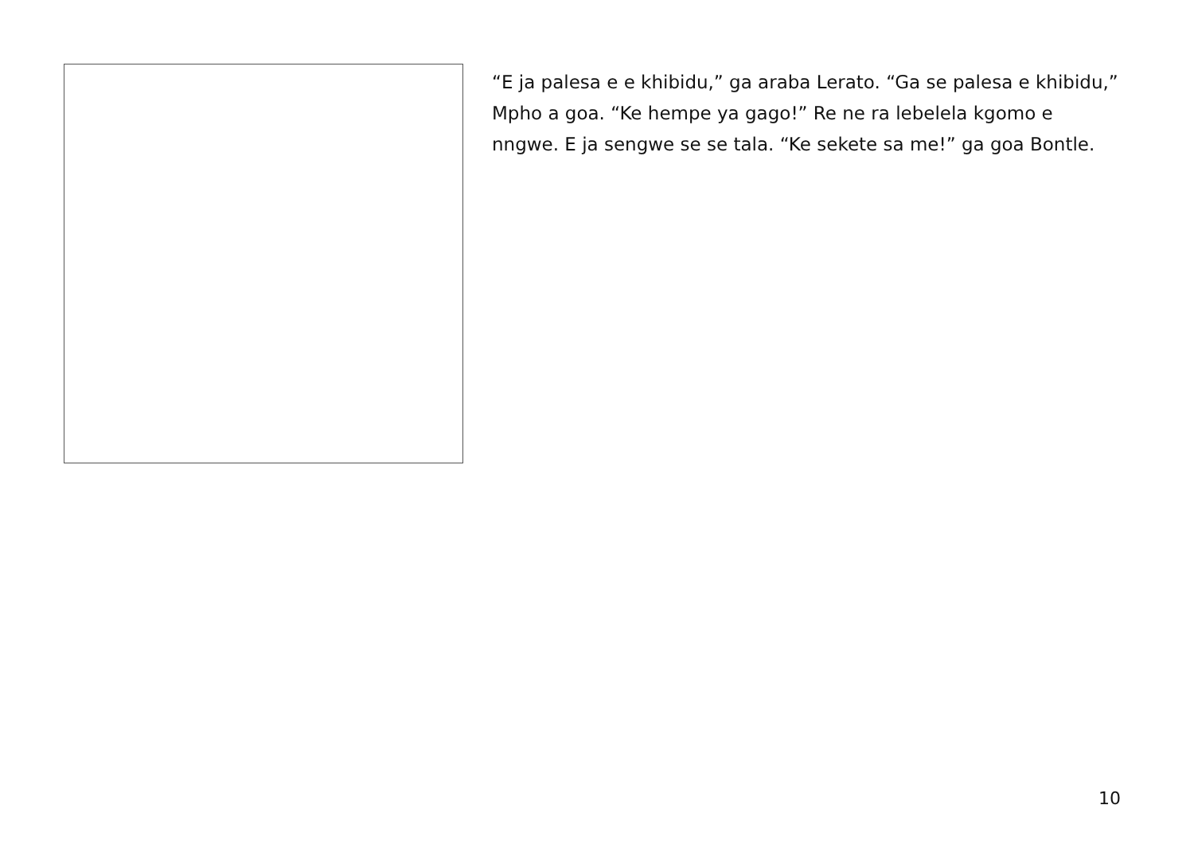“E ja palesa e e khibidu,” ga araba Lerato. “Ga se palesa e khibidu,” Mpho a goa. “Ke hempe ya gago!” Re ne ra lebelela kgomo e nngwe. E ja sengwe se se tala. “Ke sekete sa me!” ga goa Bontle.
10